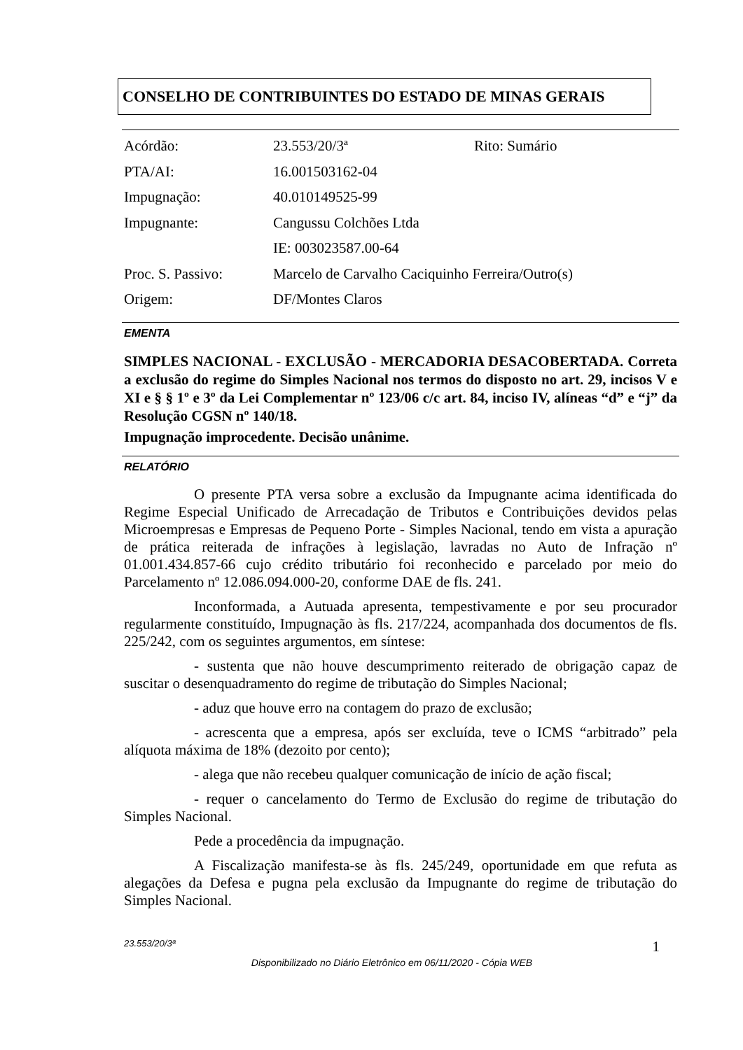CONSELHO DE CONTRIBUINTES DO ESTADO DE MINAS GERAIS
| Acórdão: | 23.553/20/3ª | Rito: Sumário |
| PTA/AI: | 16.001503162-04 | |
| Impugnação: | 40.010149525-99 | |
| Impugnante: | Cangussu Colchões Ltda | |
| | IE: 003023587.00-64 | |
| Proc. S. Passivo: | Marcelo de Carvalho Caciquinho Ferreira/Outro(s) | |
| Origem: | DF/Montes Claros | |
EMENTA
SIMPLES NACIONAL - EXCLUSÃO - MERCADORIA DESACOBERTADA. Correta a exclusão do regime do Simples Nacional nos termos do disposto no art. 29, incisos V e XI e § § 1º e 3º da Lei Complementar nº 123/06 c/c art. 84, inciso IV, alíneas “d” e “j” da Resolução CGSN nº 140/18.
Impugnação improcedente. Decisão unânime.
RELATÓRIO
O presente PTA versa sobre a exclusão da Impugnante acima identificada do Regime Especial Unificado de Arrecadação de Tributos e Contribuições devidos pelas Microempresas e Empresas de Pequeno Porte - Simples Nacional, tendo em vista a apuração de prática reiterada de infrações à legislação, lavradas no Auto de Infração nº 01.001.434.857-66 cujo crédito tributário foi reconhecido e parcelado por meio do Parcelamento nº 12.086.094.000-20, conforme DAE de fls. 241.
Inconformada, a Autuada apresenta, tempestivamente e por seu procurador regularmente constituído, Impugnação às fls. 217/224, acompanhada dos documentos de fls. 225/242, com os seguintes argumentos, em síntese:
- sustenta que não houve descumprimento reiterado de obrigação capaz de suscitar o desenquadramento do regime de tributação do Simples Nacional;
- aduz que houve erro na contagem do prazo de exclusão;
- acrescenta que a empresa, após ser excluída, teve o ICMS “arbitrado” pela alíquota máxima de 18% (dezoito por cento);
- alega que não recebeu qualquer comunicação de início de ação fiscal;
- requer o cancelamento do Termo de Exclusão do regime de tributação do Simples Nacional.
Pede a procedência da impugnação.
A Fiscalização manifesta-se às fls. 245/249, oportunidade em que refuta as alegações da Defesa e pugna pela exclusão da Impugnante do regime de tributação do Simples Nacional.
23.553/20/3ª 1
Disponibilizado no Diário Eletrônico em 06/11/2020 - Cópia WEB